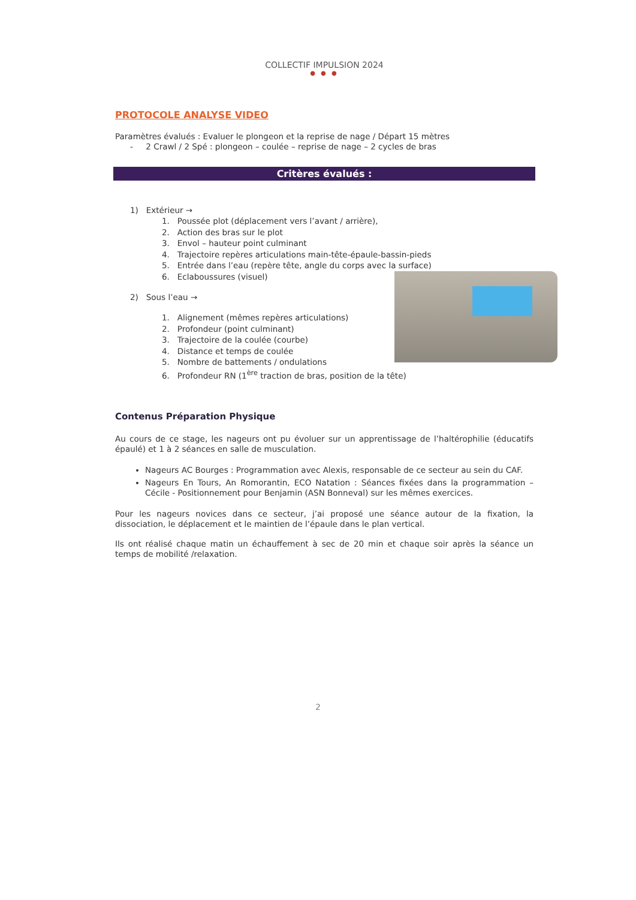COLLECTIF IMPULSION 2024
● ● ●
PROTOCOLE ANALYSE VIDEO
Paramètres évalués : Evaluer le plongeon et la reprise de nage / Départ 15 mètres
- 2 Crawl / 2 Spé : plongeon – coulée – reprise de nage – 2 cycles de bras
Critères évalués :
1) Extérieur →
1. Poussée plot (déplacement vers l’avant / arrière),
2. Action des bras sur le plot
3. Envol – hauteur point culminant
4. Trajectoire repères articulations main-tête-épaule-bassin-pieds
5. Entrée dans l’eau (repère tête, angle du corps avec la surface)
6. Eclaboussures (visuel)
2) Sous l’eau →
1. Alignement (mêmes repères articulations)
2. Profondeur (point culminant)
3. Trajectoire de la coulée (courbe)
4. Distance et temps de coulée
5. Nombre de battements / ondulations
6. Profondeur RN (1<sup>ère</sup> traction de bras, position de la tête)
Contenus Préparation Physique
Au cours de ce stage, les nageurs ont pu évoluer sur un apprentissage de l’haltérophilie (éducatifs épaulé) et 1 à 2 séances en salle de musculation.
Nageurs AC Bourges : Programmation avec Alexis, responsable de ce secteur au sein du CAF.
Nageurs En Tours, An Romorantin, ECO Natation : Séances fixées dans la programmation – Cécile - Positionnement pour Benjamin (ASN Bonneval) sur les mêmes exercices.
Pour les nageurs novices dans ce secteur, j’ai proposé une séance autour de la fixation, la dissociation, le déplacement et le maintien de l’épaule dans le plan vertical.
Ils ont réalisé chaque matin un échauffement à sec de 20 min et chaque soir après la séance un temps de mobilité /relaxation.
2